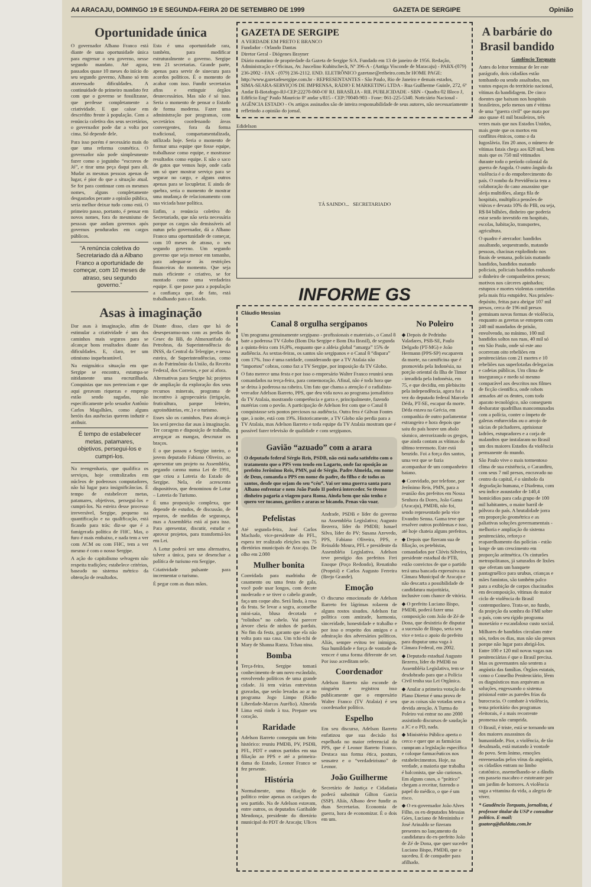A4 ARACAJU, DOMINGO 19 E SEGUNDA-FEIRA 20 DE SETEMBRO DE 1999 GAZETA DE SERGIPE Opinião
Oportunidade única
O governador Albano Franco está diante de uma oportunidade única para engrenar o seu governo, nesse segundo mandato. Até agora, passados quase 10 meses do início do seu segundo governo, Albano só tem atravessado dificuldades. A continuidade do primeiro mandato fez com que o governo se fossilizasse, que perdesse completamente a criatividade. E que caísse em descrédito frente à população. Com a renúncia coletiva dos seus secretários, o governador pode dar a volta por cima. Só depende dele.
Para isso porém é necessário mais do que uma reforma cosmética. O governador não pode simplesmente fazer como o joguinho “escravos de Jó”, e tirar uma peça daqui para ali. Mudar as mesmas pessoas apenas de lugar, é pior do que a situação atual. Se for para continuar com os mesmos nomes, alguns completamente desgastados perante a opinião pública, seria melhor deixar tudo como está. O primeiro passo, portanto, é pensar em novos nomes, fora do mesmismo de pessoas que andam governos após governos pendurados em cargos públicos.
“A renúncia coletiva do Secretariado dá a Albano Franco a oportunidade de começar, com 10 meses de atraso, seu segundo governo.”
Esta é uma oportunidade rara, também, para modificar estruturalmente o governo. Sergipe tem 21 secretarias. Grande parte, apenas para servir de sinecura para acordos políticos. É o momento de acabar com isso. Fundir secretarias afins e extinguir órgãos desnecessários. Mas não é só isso. Seria o momento de pensar o Estado de forma moderna. Fazer uma administração por programas, com secretários coordenando áreas convergentes, fora da forma tradicional, compartamentalizada, utilizada hoje. Seria o momento de formar uma equipe que fosse equipe, trabalhasse como equipe, e mostrasse resultados como equipe. E não o saco de gatos que vemos hoje, onde cada um só quer mostrar serviço para se segurar no cargo, e alguns outros apenas para se locupletar. E ainda de quebra, seria o momento de mostrar uma mudança de relacionamento com sua viciada base política.
Enfim, a renúncia coletiva do Secretariado, que não seria necessária porque os cargos são demissíveis ad nutun pelo governador, dá a Albano Franco uma oportunidade de começar, com 10 meses de atraso, o seu segundo governo. Um segundo governo que seja menor em tamanho, para adequar-se às restrições financeiras do momento. Que seja mais eficiente e criativo, se for montado como uma verdadeira equipe. E que passe para a população a confiança que, de fato, está trabalhando para o Estado.
Asas à imaginação
Dar asas à imaginação, afim de estimular a criatividade é um dos caminhos mais seguros para se alcançar bons resultados diante das dificuldades. E, claro, ter um otimismo inquebrantável.
Na enigmática situação em que Sergipe se encontra, estampa-se nitidamente uma encruzilhada. Conquistas que nos pertenciam e que aqui geravam riquezas e emprego estão sendo sugadas, não especificamente pelo senador Antônio Carlos Magalhães, como alguns heróis das ausências querem induzir e atribuir.
É tempo de estabelecer metas, patamares, objetivos, persegui-los e cumpri-los.
Na reengenharia, que qualifica os serviços, hoje centralizados em núcleos de poderosos computadores, não há lugar para insignificâncias. É tempo de estabelecer metas, patamares, objetivos, persegui-los e cumpri-los. Na esteira desse processo irreversível, Sergipe, pequeno na quantificação e na qualificação, está ficando para trás: diz-se que é a famigerada política de FHC. Mas, o furo é mais embaixo, e nada tem a ver com ACM ou com FHC, tem a ver mesmo é com o nosso Sergipe.
A ação do capitalismo selvagem não respeita tradições; estabelece critérios, baseado no sistema métrico da obtenção de resultados.
Diante disso, claro que há de desesperarmo-nos com as perdas do Cesec do BB, do Almoxarifado da Petrobras, da Superintendência do INSS, da Central da Telergipe, e nessa esteira, de Superintendências, como as do Patrimônio da União, da Receita Federal, dos Correios, e por aí afora.
Alternativas para Sergipe há: projetos de ampliação da exploração dos seus recursos minerais, programa de incentivo à agropecuária (irrigação, fruticultura, parque leiteiro, agroindústrias, etc.) e o turismo.
Esses são os caminhos. Para alcançá-los será preciso dar asas à imaginação. Ter coragem e disposição de trabalho, arregaçar as mangas, descruzar os braços.
É o que passou a Sergipe inteiro, o jovem deputado Fabiano Oliveira, ao apresentar um projeto na Assembléia, pegando carona numa Lei de 1991, que criou a Loteria do Estado de Sergipe. Nela, ele acrescenta dispositivos, que denominou de Lotur – Loteria do Turismo.
É uma proposição complexa, que depende de estudos, de discussão, de reparos, de medidas de segurança, mas a Assembléia está aí para isso. Para apresentar, discutir, estudar e aprovar projetos, para transformá-los em Lei.
A Lotur poderá ser uma alternativa, talvez a única, para se desenchar a política de turismo em Sergipe.
Criatividade pulsante para incrementar o turismo.
É pegar com as duas mãos.
GAZETA DE SERGIPE
A VERDADE EM PRETO E BRANCO
Fundador - Orlando Dantas
Diretor Geral - Diógenes Brayner
Diário matutino de propriedade da Gazeta de Sergipe S/A. Fundado em 13 de janeiro de 1956. Redação, Administração e Oficinas, Av. Juscelino Kubitscheck, Nº 396-A - (Antiga Visconde de Maracaju) - PABX-(079) 236-2002 - FAX - (079) 236-2112. END. ELETRÔNICO gazetase@eribeiro.com.br HOME PAGE: http://www.gazetadesergipe.com.br - REPRESENTANTES - São Paulo, Rio de Janeiro e demais estados, SIMA-SEARA-SERVIÇOS DE IMPRENSA, RÁDIO E MARKETING LTDA - Rua Guilherme Guinle, 272, 6º Andar B-Botafogo-RJ-CEP:22270-060-OF RJ. BRASÍLIA - RIL PUBLICIDADE - SBN - Quadra 02 Bloco J, Edifício Engº Paulo Maurício 8º andar s/815 - CEP:70040-903 - Fone: 061-225-5340. Noticiário Nacional - AGÊNCIA ESTADO - Os artigos assinados são de inteira responsabilidade de seus autores, não necessariamente refletindo a opinião do jornal.
Edidelson
TÁ SAINDO... SECRETARIADO
INFORME GS
Cláudio Messias
Canal 8 orgulha sergipanos
Um programa genuinamente sergipano - profissionais e materiais-, o Canal 8 bate a poderosa TV Globo (Bom Dia Sergipe e Bom Dia Brasil), de segunda a quinta-feira com 16,8%, enquanto que a aldeia global “amarga” 15% de audiência. As sextas-feiras, os santos são sergipanos e o Canal 8 “dispara” com 17%. Isso é uma raridade, considerando que a TV Atalaia não “importou” cobras, como faz a TV Sergipe, por imposição da TV Globo.
O fato merece uma festa e por isso o empresário Walter Franco reunirá seus comandados na terça-feira, para comemoração. Afinal, não é toda hora que se deixa à poderosa na rabeira. Um fato que chama a atenção é o radialista-vereador Adelson Barreto, PPS, que deu vida nova ao programa jornalístico da TV Atalaia, mostrando competência e garra e, principalmente, fazendo matérias com o povão. A participação de Adelson fez com que o Canal 8 conquistasse seis pontos preciosos na audiência. Outra fera é Gilvan Fontes que, à noite, está com 19%. Historicamente, a TV Globo não perdia para a TV Atalaia, mas Adelson Barreto e toda equipe da TV Atalaia mostram que é possível fazer televisão de qualidade e com sergipanos.
Gavião “azuado” com a arara
O deputado federal Sérgio Reis, PSDB, não está nada satisfeito com o tratamento que o PPS vem tendo em Lagarto, onde faz oposição ao prefeito Jerônimo Reis, PMN, pai de Sérgio. Padre Almeida, em nome de Deus, comanda o PPS em nome do padre, do filho e de todos os santos, desde que sejam do seu “céu”. Vai ser uma guerra santa para Albano enfrentar e nem João Paulo II poderá interceder. Se tivesse dinheiro pagaria a viagem para Roma. Ainda bem que não tenho e quero ver tucanos, gaviões e araras se bicando. Penas vão voar.
Pefelistas
Até segunda-feira, José Carlos Machado, vice-presidente do PFL, espera ter realizado eleições nos 75 diretórios municipais de Aracaju. De olho em 2.000
Mulher bonita
Convidada para madrinha de casamento ou uma festa de gala, você pode usar longos, com decote moderado e se tiver o cabelo grande, faça um coque alto. Será linda, à rosa da festa. Se levar a sogra, aconselhe mini-saia, blusa decotada e “rolinhos” no cabelo. Vai parecer árvore cheia de ninhos de pardais. No fim da festa, garanto que ela não volta para sua casa. Um tchi-tchi de Mary de Shanna Razza. Tchau nina.
Bomba
Terça-feira, Sergipe tomará conhecimento de um novo escândalo, envolvendo políticos de uma grande cidade. Já tem várias entrevistas gravadas, que serão levadas ao ar no programa Jogo Limpo (Rádio Liberdade-Marcos Aurélio). Almeida Lima está rindo à toa. Prepare seu coração.
Raridade
Adelson Barreto conseguiu um feito histórico: reuniu PMDB, PV, PSDB, PFL, PDT e outros partidos em sua filiação ao PPS e até a primeira-dama do Estado, Leonor Franco se fez presente.
História
Normalmente, uma filiação de político reúne apenas os caciques do seu partido. Na de Adelson estavam, entre outros, os deputados Garibalde Mendonça, presidente do diretório municipal do PDT de Aracaju; Ulices Andrade, PSDB e líder do governo na Assembléia Legislativa; Augusto Bezerra, líder do PMDB; Ismael Silva, líder do PV; Susana Azevedo, PPS, Fabiano Oliveira, PPS, e Reinaldo Moura, PFL e presidente da Assembléia Legislativa. Adelson teve prestígio dos prefeitos Frei Enoque (Poço Redondo), Renatinho (Propriá) e Carlos Augusto Ferreira (Brejo Grande).
Emoção
O discurso emocionado de Adelson Barreto fez lágrimas rolarem de alguns rostos sisudos. Adelson faz política com amizade, harmonia, sinceridade, honestidade e trabalho e por isso o respeito dos amigos e a admiração dos adversários políticos. Aliás, sempre evitou ter inimigos. Sua humildade e força de vontade de vencer é uma forma diferente de ser. Por isso acreditam nele.
Coordenador
Adelson Barreto não esconde de ninguém e registrou isso publicamente que o empresário Walter Franco (TV Atalaia) é seu coordenador político.
Espelho
Em seu discurso, Adelson Barreto enfatizou que sua decisão foi espelhada no maior referencial do PPS, que é Leonor Barreto Franco. Destaca sua forma ética, postura, sensatez e o “verdadeirismo” de Leonor.
João Guilherme
Secretário de Justiça e Cidadania poderá substituir Gilton Garcia (SSP). Aliás, Albano deve fundir as duas Secretarias. Economia de guerra, hora de economizar. É o dois em um.
No Poleiro
◆ Depois de Pedrinho Valadares, PSB-SE, Paulo Delgado (PT-MG) e João Hermann (PPS-SP) escaparem da morte, na carnificina que é promovida pela Indonésia, na porção oriental da Ilha de Timor - invadida pela Indonésia, em 75, e que decidiu, em plebiscito pela independência, agora foi a vez do deputado federal Marcelo Déda, PT-SE, escapar da morte. Déda estava na Grécia, em companhia de outro parlamentar estrangeiro e hora depois que saiu do país houve um abalo sísmico, aterrorizando os gregos, que ainda contam as vítimas do último terremoto. Este está benzido. Foi a força dos santos, uma vez que se fazia acompanhar de um companheiro baiano.
◆ Convidado, por telefone, por Jerônimo Reis, PMN, para a reunião dos prefeitos em Nossa Senhora da Dores, João Gama (Aracaju), PMDB, não foi, sendo representado pelo vice Evandro Senna. Gama teve que resolver outros problemas e isso, até hoje chateia alguns prefeitos.
◆ Depois que fizeram sua de filiação, os petebistas, comandados por Clóvis Silveira, presidente estadual do PTB, estão convictos de que o partido terá uma bancada expressiva na Câmara Municipal de Aracaju e não descarta a possibilidade de candidatura majoritária, inclusive com chance de vitória.
◆ O prefeito Luciano Bispo, PMDB, poderá fazer uma composição com João de Zé de Dona, que desistiria de disputar a sucessão de Bispo, seria seu vice e teria o apoio do prefeito para disputar uma vaga à Câmara Federal, em 2002.
◆ Deputado estadual Augusto Bezerra, líder do PMDB na Assembléia Legislativa, tem se desdobrado para que a Polícia Civil tenha sua Lei Orgânica.
◆ Anular a primeira votação do Plano Diretor é uma prova de que as coisas são votadas sem a devida atenção. A Turma do Poleiro vai entrar no ano 2000 assistindo discursos de saudação a JC e o PD, nada.
◆ Ministério Público aperta o cerco e quer que as farmácias cumpram a legislação específica e coloque farmacêuticos nos estabelecimentos. Hoje, na verdade, a maioria que trabalha é balconista, que são curiosos. Em alguns casos, o “prático” chegam a receitar, fazendo o papel do médico, o que é um risco.
◆ O ex-governador João Alves Filho, os ex-deputados Messias Góes, Luciano de Menininha e José Arinaldo se fizeram presentes no lançamento da candidatura do ex-prefeito João de Zé de Dona, que quer suceder Luciano Bispo, PMDB, que o sucedeu. É de compadre para afilhado.
A barbárie do Brasil bandido
Gaudêncio Torquato
Antes do leitor terminar de ler este parágrafo, dois cidadãos estão tombando ou sendo assaltados, nos vastos espaços do território nacional, vítimas da bandidagem. De cinco doentes que baixam nos hospitais brasileiros, pelo menos um é vítima de uma “guerra civil” que mata por ano quase 41 mil brasileiros, três vezes mais que nos Estados Unidos, mais gente que os mortos em conflitos étnicos, como o da Iugoslávia. Em 20 anos, o número de vítimas fatais chega aos 820 mil, bem mais que os 750 mil vitimados durante todo o período colonial da guerra de Angola. O outro ângulo da violência é o do empobrecimento do país. O rombo da Previdência tem a colaboração do cano assassino que aleija multidões, alarga fila de hospitais, multiplica pensões de viúvas e devasta 10% do PIB, ou seja, R$ 84 bilhões, dinheiro que poderia estar sendo investido em hospitais, escolas, habitação, transportes, agricultura.
O quadro é aterrador: bandidos assaltando, sequestrando, matando pessoas, chacinas explodindo nos finais de semana, policiais matando bandidos, bandidos matando policiais, policiais bandidos roubando o dinheiro de companheiros presos; motivos nos cárceres apinhados; estupros e mortes violentas cometidas pela mais fria estupidez. Nas prisões-depósito, feitas para abrigar 107 mil presos, cerca de 196 mil presos germinam novas formas de violência, enquanto as gavetas se entopem com 240 mil mandados de prisão, envolvendo, no mínimo, 100 mil bandidos soltos nas ruas, 40 mil só em São Paulo, onde só este ano ocorreram oito rebeliões em penitenciárias com 21 mortes e 10 rebeliões nas superlotadas delegacias e cadeias públicas. Um clima de insegurança e medo só mesmo comparável aos descritos nos filmes de ficção científica, onde robots armados até os dentes, com todo aparato tecnológico, não conseguem desbaratar quadrilhas mancomunadas com a polícia, conter o ímpeto de galeras enfurecidas ou o arrojo de súcias de pichadores, aprisionar ladrões, estupradores e a corja de malandros que instalaram no Brasil um dos maiores Estados da violência permanente do mundo.
São Paulo vive o mais tormentoso clima de sua existência, o Carandiru, com seus 7 mil presos, encravado no centro da capital, é o símbolo da degradação humana, e Diadema, com seu índice assustador de 140,4 homicídios para cada grupo de 100 mil habitantes, o maior barril de pólvora do país. A brutalidade jorra em proporção geométrica e as paliativas soluções governamentais - melhoria e ampliação do sistema penitenciário, reforço e reaparelhamento das polícias - estão longe de um crescimento em proporção aritmética. Os cinturões metropolitanos, já saturados de lixões que ofertam um banquete pantagruélico para urubus, crianças e mães famintas, são também palco para a exibição de corpos chacinados em decomposição, vítimas do maior ciclo de violência do Brasil contemporâneo. Trata-se, no fundo, da projeção da sombra do FMI sobre o país, com seu rígido programa monetário e escandaloso custo social.
Milhares de bandidos circulam entre nós, todos os dias, mas não são presos porque não lugar para abrigá-los. Entre 100 e 120 mil novas vagas nas penitenciárias é que o Brasil precisa. Mas os governantes não sentem a angústia das famílias. Órgãos estatais, como o Conselho Penitenciário, lêem os diagnósticos mas arquivam as soluções, engessando o sistema prisional entre as paredes frias da burocracia. O combate à violência, tema prioritário dos programas eleitorais, é a mais recorrente promessa não cumprida.
O Brasil, é triste, está se tornando um dos maiores assassinos da humanidade. Pior, a violência, de tão desalmada, está matando à vontade do povo. Sem ânimo, emoções envenenadas pelos vírus da angústia, os cidadãos entram no limbo catatônico, assemelhando-se a dândis em passeio macabro e estoteante por um jardim de horrores. A violência suga a vitamina da vida, a alegria de viver.
* Gaudêncio Torquato, jornalista, é professor titular da USP e consultor político. E-mail: guatorq@dialdata.com.br